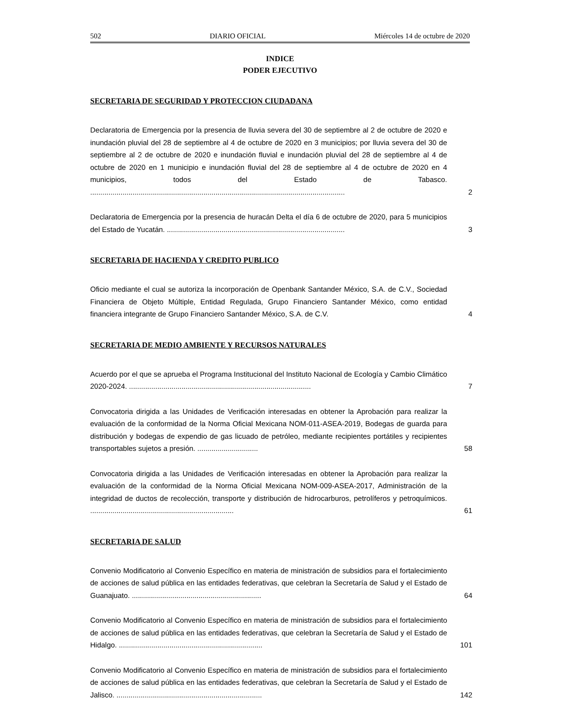502 DIARIO OFICIAL Miércoles 14 de octubre de 2020
INDICE
PODER EJECUTIVO
SECRETARIA DE SEGURIDAD Y PROTECCION CIUDADANA
Declaratoria de Emergencia por la presencia de lluvia severa del 30 de septiembre al 2 de octubre de 2020 e inundación pluvial del 28 de septiembre al 4 de octubre de 2020 en 3 municipios; por lluvia severa del 30 de septiembre al 2 de octubre de 2020 e inundación fluvial e inundación pluvial del 28 de septiembre al 4 de octubre de 2020 en 1 municipio e inundación fluvial del 28 de septiembre al 4 de octubre de 2020 en 4 municipios, todos del Estado de Tabasco. ..............................................................................................................................
2
Declaratoria de Emergencia por la presencia de huracán Delta el día 6 de octubre de 2020, para 5 municipios del Estado de Yucatán. ........................................................................................
3
SECRETARIA DE HACIENDA Y CREDITO PUBLICO
Oficio mediante el cual se autoriza la incorporación de Openbank Santander México, S.A. de C.V., Sociedad Financiera de Objeto Múltiple, Entidad Regulada, Grupo Financiero Santander México, como entidad financiera integrante de Grupo Financiero Santander México, S.A. de C.V.
4
SECRETARIA DE MEDIO AMBIENTE Y RECURSOS NATURALES
Acuerdo por el que se aprueba el Programa Institucional del Instituto Nacional de Ecología y Cambio Climático 2020-2024. ..........................................................................................
7
Convocatoria dirigida a las Unidades de Verificación interesadas en obtener la Aprobación para realizar la evaluación de la conformidad de la Norma Oficial Mexicana NOM-011-ASEA-2019, Bodegas de guarda para distribución y bodegas de expendio de gas licuado de petróleo, mediante recipientes portátiles y recipientes transportables sujetos a presión. ..............................
58
Convocatoria dirigida a las Unidades de Verificación interesadas en obtener la Aprobación para realizar la evaluación de la conformidad de la Norma Oficial Mexicana NOM-009-ASEA-2017, Administración de la integridad de ductos de recolección, transporte y distribución de hidrocarburos, petrolíferos y petroquímicos. .......................................................................
61
SECRETARIA DE SALUD
Convenio Modificatorio al Convenio Específico en materia de ministración de subsidios para el fortalecimiento de acciones de salud pública en las entidades federativas, que celebran la Secretaría de Salud y el Estado de Guanajuato. ................................................................
64
Convenio Modificatorio al Convenio Específico en materia de ministración de subsidios para el fortalecimiento de acciones de salud pública en las entidades federativas, que celebran la Secretaría de Salud y el Estado de Hidalgo. .......................................................................
101
Convenio Modificatorio al Convenio Específico en materia de ministración de subsidios para el fortalecimiento de acciones de salud pública en las entidades federativas, que celebran la Secretaría de Salud y el Estado de Jalisco. ........................................................................
142